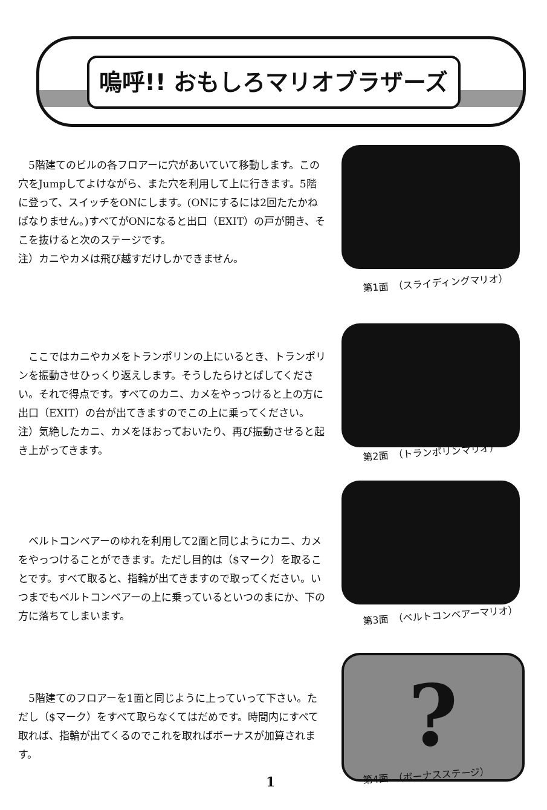嗚呼!! おもしろマリオブラザーズ
　5階建てのビルの各フロアーに穴があいていて移動します。この穴をJumpしてよけながら、また穴を利用して上に行きます。5階に登って、スイッチをONにします。(ONにするには2回たたかねばなりません。)すべてがONになると出口（EXIT）の戸が開き、そこを抜けると次のステージです。
注）カニやカメは飛び越すだけしかできません。
第1面　（スライディングマリオ）
　ここではカニやカメをトランポリンの上にいるとき、トランポリンを振動させひっくり返えします。そうしたらけとばしてください。それで得点です。すべてのカニ、カメをやっつけると上の方に出口（EXIT）の台が出てきますのでこの上に乗ってください。
注）気絶したカニ、カメをほおっておいたり、再び振動させると起き上がってきます。
第2面　（トランポリンマリオ）
　ベルトコンベアーのゆれを利用して2面と同じようにカニ、カメをやっつけることができます。ただし目的は（$マーク）を取ることです。すべて取ると、指輪が出てきますので取ってください。いつまでもベルトコンベアーの上に乗っているといつのまにか、下の方に落ちてしまいます。
第3面　（ベルトコンベアーマリオ）
　5階建てのフロアーを1面と同じように上っていって下さい。ただし（$マーク）をすべて取らなくてはだめです。時間内にすべて取れば、指輪が出てくるのでこれを取ればボーナスが加算されます。
?
第4面　（ボーナスステージ）
1